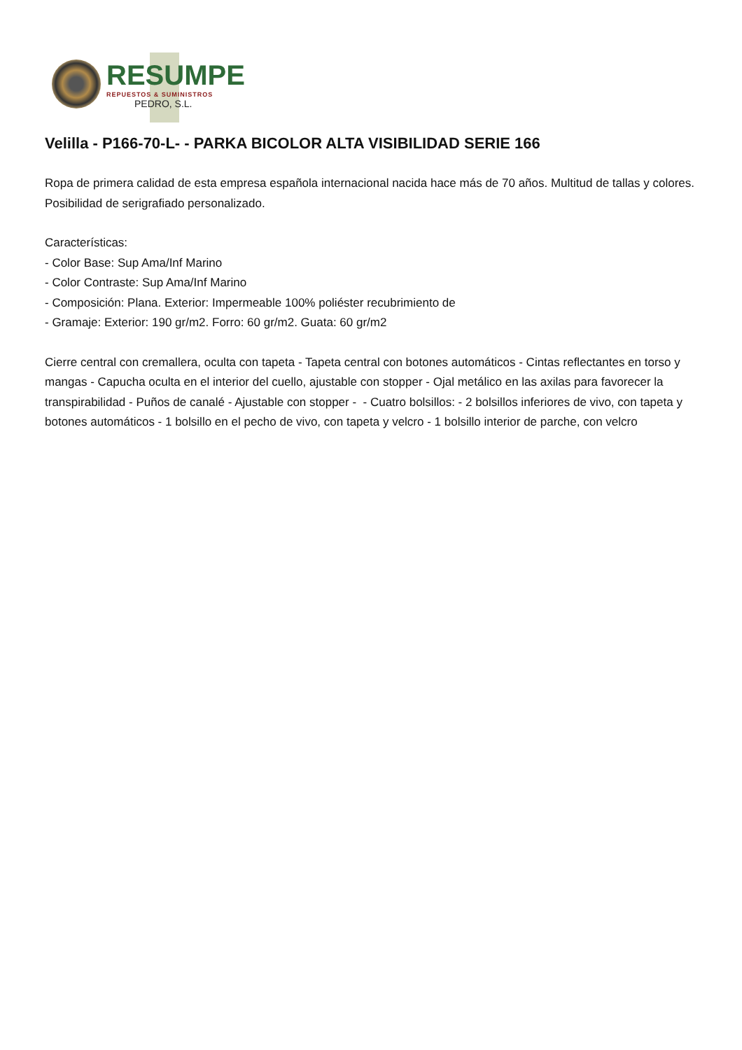RESUMPE
REPUESTOS & SUMINISTROS
PEDRO, S.L.
Velilla - P166-70-L- - PARKA BICOLOR ALTA VISIBILIDAD SERIE 166
Ropa de primera calidad de esta empresa española internacional nacida hace más de 70 años. Multitud de tallas y colores. Posibilidad de serigrafiado personalizado.
Características:
- Color Base: Sup Ama/Inf Marino
- Color Contraste: Sup Ama/Inf Marino
- Composición: Plana. Exterior: Impermeable 100% poliéster recubrimiento de
- Gramaje: Exterior: 190 gr/m2. Forro: 60 gr/m2. Guata: 60 gr/m2
Cierre central con cremallera, oculta con tapeta - Tapeta central con botones automáticos - Cintas reflectantes en torso y mangas - Capucha oculta en el interior del cuello, ajustable con stopper - Ojal metálico en las axilas para favorecer la transpirabilidad - Puños de canalé - Ajustable con stopper - - Cuatro bolsillos: - 2 bolsillos inferiores de vivo, con tapeta y botones automáticos - 1 bolsillo en el pecho de vivo, con tapeta y velcro - 1 bolsillo interior de parche, con velcro